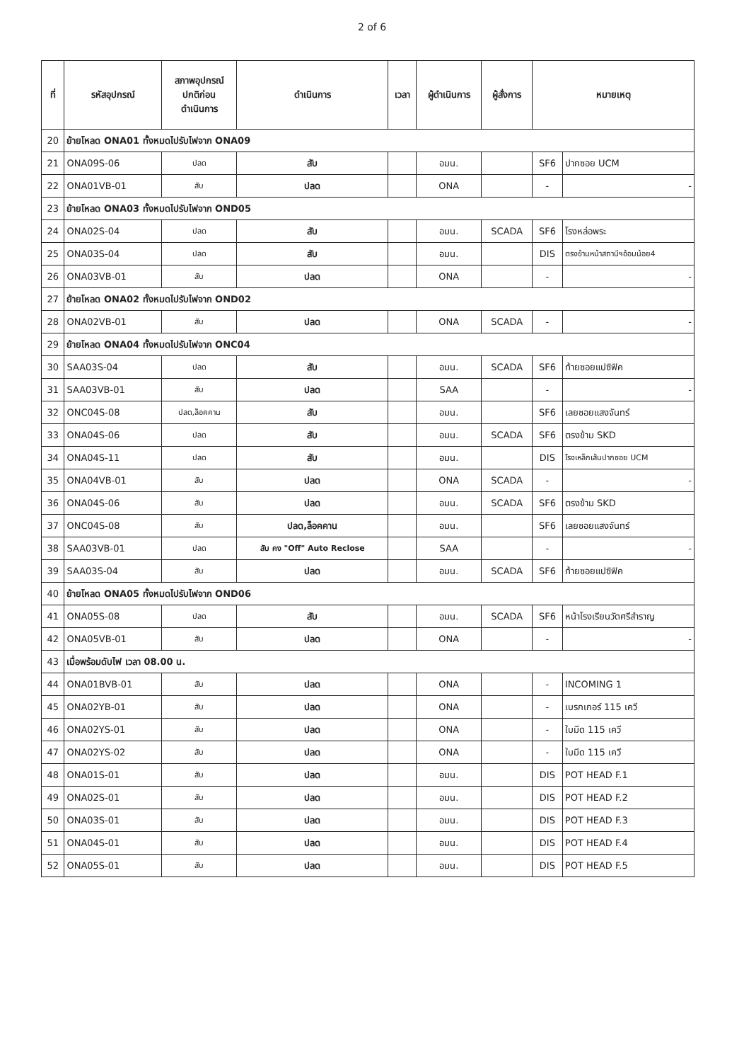2 of 6
| ที่ | รหัสอุปกรณ์ | สภาพอุปกรณ์ ปกติก่อน ดำเนินการ | ดำเนินการ | เวลา | ผู้ดำเนินการ | ผู้สั่งการ | หมายเหตุ | |
| --- | --- | --- | --- | --- | --- | --- | --- | --- |
| 20 | ย้ายโหลด ONA01 ทั้งหมดไปรับไฟจาก ONA09 | | | | | | | |
| 21 | ONA09S-06 | ปลด | สับ | | อมน. | | SF6 | ปากซอย UCM |
| 22 | ONA01VB-01 | สับ | ปลด | | ONA | | - | - |
| 23 | ย้ายโหลด ONA03 ทั้งหมดไปรับไฟจาก OND05 | | | | | | | |
| 24 | ONA02S-04 | ปลด | สับ | | อมน. | SCADA | SF6 | โรงหล่อพระ |
| 25 | ONA03S-04 | ปลด | สับ | | อมน. | | DIS | ตรงข้ามหน้าสถานีฯอ้อมน้อย4 |
| 26 | ONA03VB-01 | สับ | ปลด | | ONA | | - | - |
| 27 | ย้ายโหลด ONA02 ทั้งหมดไปรับไฟจาก OND02 | | | | | | | |
| 28 | ONA02VB-01 | สับ | ปลด | | ONA | SCADA | - | - |
| 29 | ย้ายโหลด ONA04 ทั้งหมดไปรับไฟจาก ONC04 | | | | | | | |
| 30 | SAA03S-04 | ปลด | สับ | | อมน. | SCADA | SF6 | ท้ายซอยแปซิฟิค |
| 31 | SAA03VB-01 | สับ | ปลด | | SAA | | - | - |
| 32 | ONC04S-08 | ปลด,ล็อคคาน | สับ | | อมน. | | SF6 | เลยซอยแสงจันทร์ |
| 33 | ONA04S-06 | ปลด | สับ | | อมน. | SCADA | SF6 | ตรงข้าม SKD |
| 34 | ONA04S-11 | ปลด | สับ | | อมน. | | DIS | โรงเหล็กเส้นปากซอย UCM |
| 35 | ONA04VB-01 | สับ | ปลด | | ONA | SCADA | - | - |
| 36 | ONA04S-06 | สับ | ปลด | | อมน. | SCADA | SF6 | ตรงข้าม SKD |
| 37 | ONC04S-08 | สับ | ปลด,ล็อคคาน | | อมน. | | SF6 | เลยซอยแสงจันทร์ |
| 38 | SAA03VB-01 | ปลด | สับ คง "Off" Auto Reclose | | SAA | | - | - |
| 39 | SAA03S-04 | สับ | ปลด | | อมน. | SCADA | SF6 | ท้ายซอยแปซิฟิค |
| 40 | ย้ายโหลด ONA05 ทั้งหมดไปรับไฟจาก OND06 | | | | | | | |
| 41 | ONA05S-08 | ปลด | สับ | | อมน. | SCADA | SF6 | หน้าโรงเรียนวัดศรีสำราญ |
| 42 | ONA05VB-01 | สับ | ปลด | | ONA | | - | - |
| 43 | เมื่อพร้อมดับไฟ เวลา 08.00 น. | | | | | | | |
| 44 | ONA01BVB-01 | สับ | ปลด | | ONA | | - | INCOMING 1 |
| 45 | ONA02YB-01 | สับ | ปลด | | ONA | | - | เบรกเกอร์ 115 เควี |
| 46 | ONA02YS-01 | สับ | ปลด | | ONA | | - | ใบมีด 115 เควี |
| 47 | ONA02YS-02 | สับ | ปลด | | ONA | | - | ใบมีด 115 เควี |
| 48 | ONA01S-01 | สับ | ปลด | | อมน. | | DIS | POT HEAD F.1 |
| 49 | ONA02S-01 | สับ | ปลด | | อมน. | | DIS | POT HEAD F.2 |
| 50 | ONA03S-01 | สับ | ปลด | | อมน. | | DIS | POT HEAD F.3 |
| 51 | ONA04S-01 | สับ | ปลด | | อมน. | | DIS | POT HEAD F.4 |
| 52 | ONA05S-01 | สับ | ปลด | | อมน. | | DIS | POT HEAD F.5 |